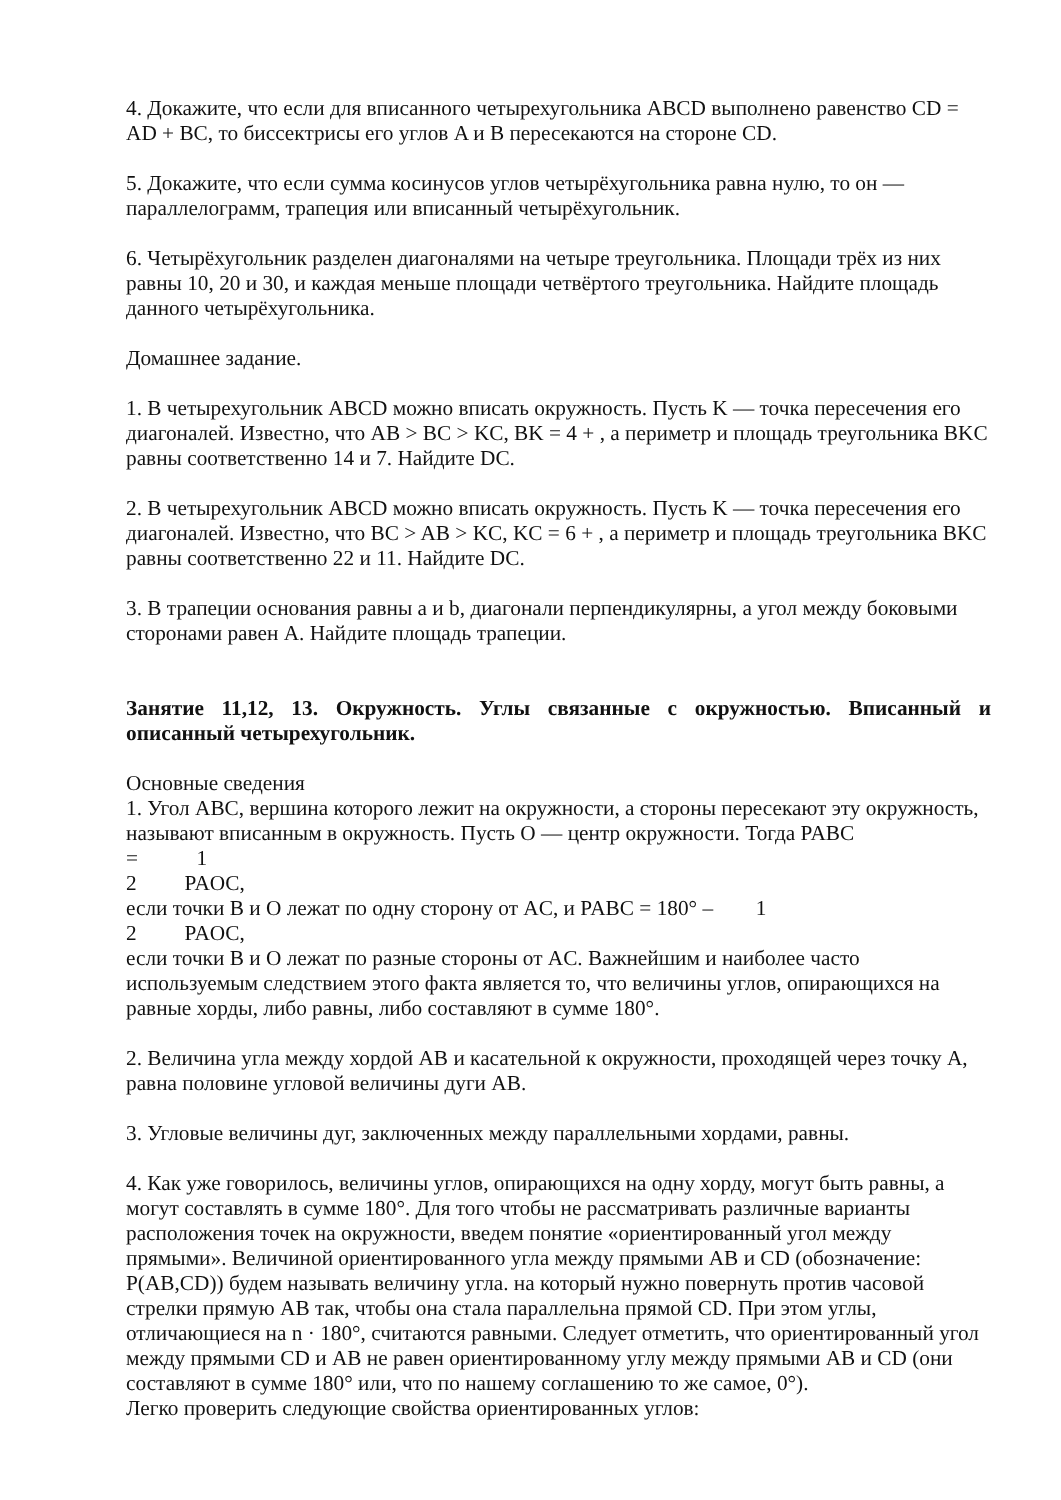4. Докажите, что если для вписанного четырехугольника ABCD выполнено равенство CD = AD + BC, то биссектрисы его углов A и B пересекаются на стороне CD.
5. Докажите, что если сумма косинусов углов четырёхугольника равна нулю, то он — параллелограмм, трапеция или вписанный четырёхугольник.
6. Четырёхугольник разделен диагоналями на четыре треугольника. Площади трёх из них равны 10, 20 и 30, и каждая меньше площади четвёртого треугольника. Найдите площадь данного четырёхугольника.
Домашнее задание.
1. В четырехугольник ABCD можно вписать окружность. Пусть K — точка пересечения его диагоналей. Известно, что AB > BC > KC, BK = 4 + , а периметр и площадь треугольника BKC равны соответственно 14 и 7. Найдите DC.
2. В четырехугольник ABCD можно вписать окружность. Пусть K — точка пересечения его диагоналей. Известно, что BC > AB > KC, KC = 6 + , а периметр и площадь треугольника BKC равны соответственно 22 и 11. Найдите DC.
3. В трапеции основания равны a и b, диагонали перпендикулярны, а угол между боковыми сторонами равен A. Найдите площадь трапеции.
Занятие 11,12, 13. Окружность. Углы связанные с окружностью. Вписанный и описанный четырехугольник.
Основные сведения
1. Угол ABC, вершина которого лежит на окружности, а стороны пересекают эту окружность, называют вписанным в окружность. Пусть O — центр окружности. Тогда PABC
= 1
2 PAOC,
если точки B и O лежат по одну сторону от AC, и PABC = 180° – 1
2 PAOC,
если точки B и O лежат по разные стороны от AC. Важнейшим и наиболее часто используемым следствием этого факта является то, что величины углов, опирающихся на равные хорды, либо равны, либо составляют в сумме 180°.
2. Величина угла между хордой AB и касательной к окружности, проходящей через точку A, равна половине угловой величины дуги AB.
3. Угловые величины дуг, заключенных между параллельными хордами, равны.
4. Как уже говорилось, величины углов, опирающихся на одну хорду, могут быть равны, а могут составлять в сумме 180°. Для того чтобы не рассматривать различные варианты расположения точек на окружности, введем понятие «ориентированный угол между прямыми». Величиной ориентированного угла между прямыми AB и CD (обозначение: P(AB,CD)) будем называть величину угла. на который нужно повернуть против часовой стрелки прямую AB так, чтобы она стала параллельна прямой CD. При этом углы, отличающиеся на n · 180°, считаются равными. Следует отметить, что ориентированный угол между прямыми CD и AB не равен ориентированному углу между прямыми AB и CD (они составляют в сумме 180° или, что по нашему соглашению то же самое, 0°).
Легко проверить следующие свойства ориентированных углов: